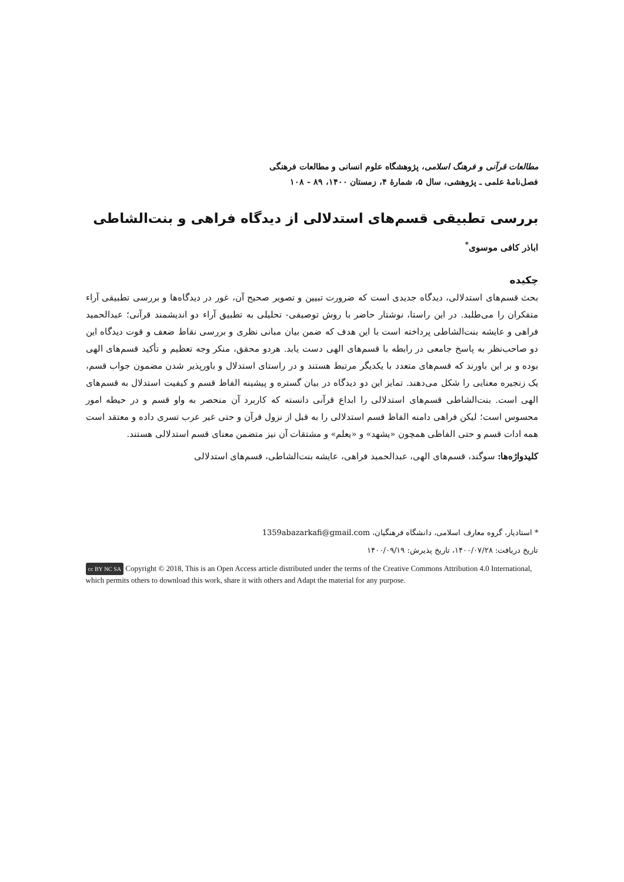مطالعات قرآنی و فرهنگ اسلامی، پژوهشگاه علوم انسانی و مطالعات فرهنگی
فصل‌نامهٔ علمی ـ پژوهشی، سال ۵، شمارهٔ ۴، زمستان ۱۴۰۰، ۸۹ - ۱۰۸
بررسی تطبیقی قسم‌های استدلالی از دیدگاه فراهی و بنت‌الشاطی
اباذر کافی موسوی<sup>*</sup>
چکیده
بحث قسم‌های استدلالی، دیدگاه جدیدی است که ضرورت تبیین و تصویر صحیح آن، غور در دیدگاه‌ها و بررسی تطبیقی آراء متفکران را می‌طلبد. در این راستا، نوشتار حاضر با روش توصیفی- تحلیلی به تطبیق آراء دو اندیشمند قرآنی؛ عبدالحمید فراهی و عایشه بنت‌الشاطی پرداخته است با این هدف که ضمن بیان مبانی نظری و بررسی نقاط ضعف و قوت دیدگاه این دو صاحب‌نظر به پاسخ جامعی در رابطه با قسم‌های الهی دست یابد. هردو محقق، منکر وجه تعظیم و تأکید قسم‌های الهی بوده و بر این باورند که قسم‌های متعدد با یکدیگر مرتبط هستند و در راستای استدلال و باورپذیر شدن مضمون جواب قسم، یک زنجیره معنایی را شکل می‌دهند. تمایز این دو دیدگاه در بیان گستره و پیشینه الفاظ قسم و کیفیت استدلال به قسم‌های الهی است. بنت‌الشاطی قسم‌های استدلالی را ابداع قرآنی دانسته که کاربرد آن منحصر به واو قسم و در حیطه امور محسوس است؛ لیکن فراهی دامنه الفاظ قسم استدلالی را به قبل از نزول قرآن و حتی غیر عرب تسری داده و معتقد است همه ادات قسم و حتی الفاظی همچون «یشهد» و «یعلم» و مشتقات آن نیز متضمن معنای قسم استدلالی هستند.
کلیدواژه‌ها: سوگند، قسم‌های الهی، عبدالحمید فراهی، عایشه بنت‌الشاطی، قسم‌های استدلالی
* استادیار، گروه معارف اسلامی، دانشگاه فرهنگیان، 1359abazarkafi@gmail.com
تاریخ دریافت: ۱۴۰۰/۰۷/۲۸، تاریخ پذیرش: ۱۴۰۰/۰۹/۱۹
cc BY NC SA Copyright © 2018, This is an Open Access article distributed under the terms of the Creative Commons Attribution 4.0 International, which permits others to download this work, share it with others and Adapt the material for any purpose.